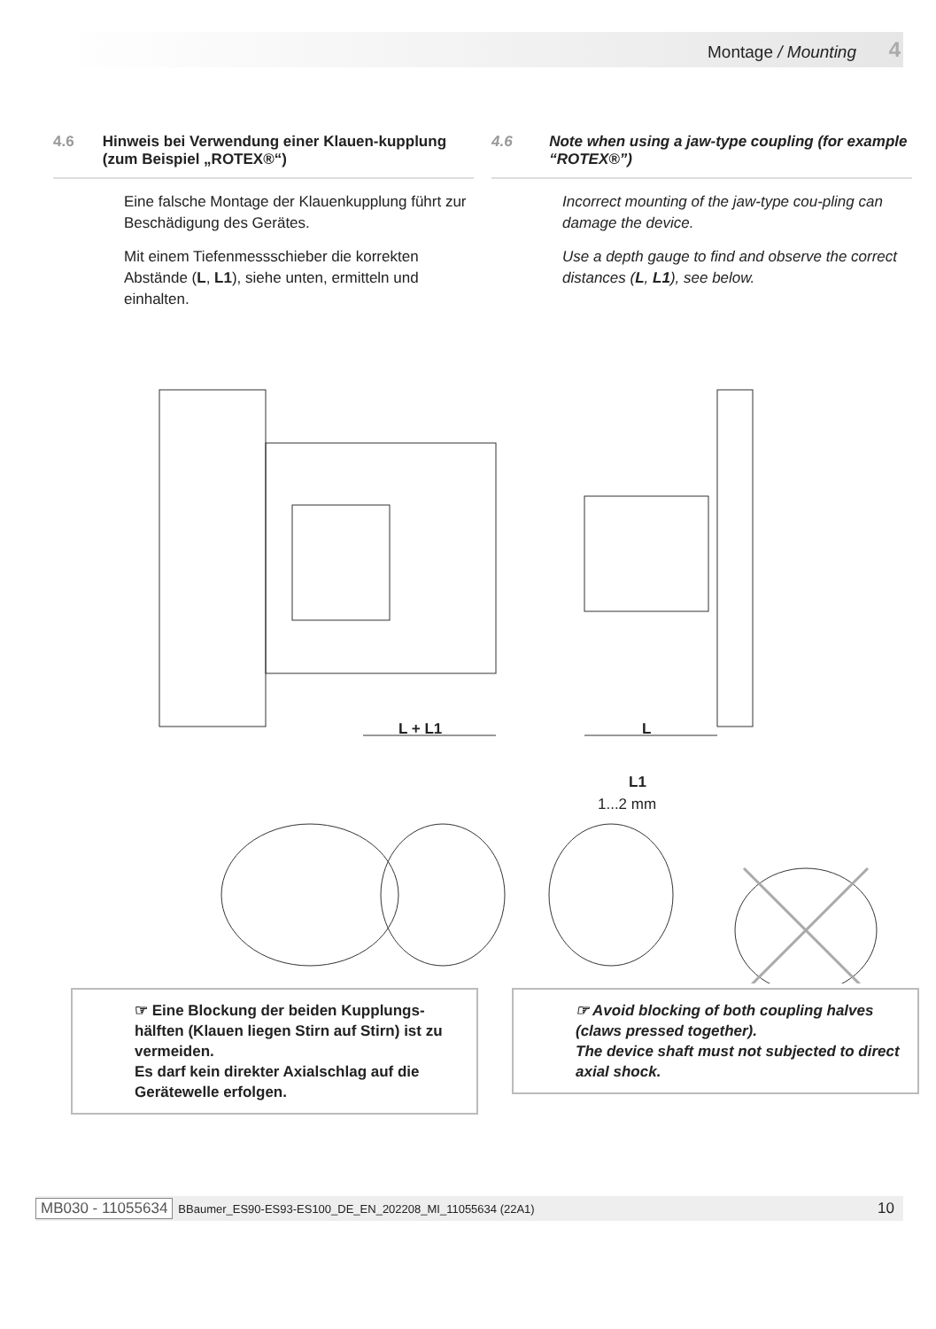Montage / Mounting 4
4.6 Hinweis bei Verwendung einer Klauen-kupplung (zum Beispiel „ROTEX®“)
Eine falsche Montage der Klauenkupplung führt zur Beschädigung des Gerätes.
Mit einem Tiefenmessschieber die korrekten Abstände (L, L1), siehe unten, ermitteln und einhalten.
4.6 Note when using a jaw-type coupling (for example “ROTEX®”)
Incorrect mounting of the jaw-type cou-pling can damage the device.
Use a depth gauge to find and observe the correct distances (L, L1), see below.
L + L1
L
L1
1...2 mm
☞ Eine Blockung der beiden Kupplungs-hälften (Klauen liegen Stirn auf Stirn) ist zu vermeiden.
Es darf kein direkter Axialschlag auf die Gerätewelle erfolgen.
☞ Avoid blocking of both coupling halves (claws pressed together).
The device shaft must not subjected to direct axial shock.
MB030 - 11055634 BBaumer_ES90-ES93-ES100_DE_EN_202208_MI_11055634 (22A1) 10